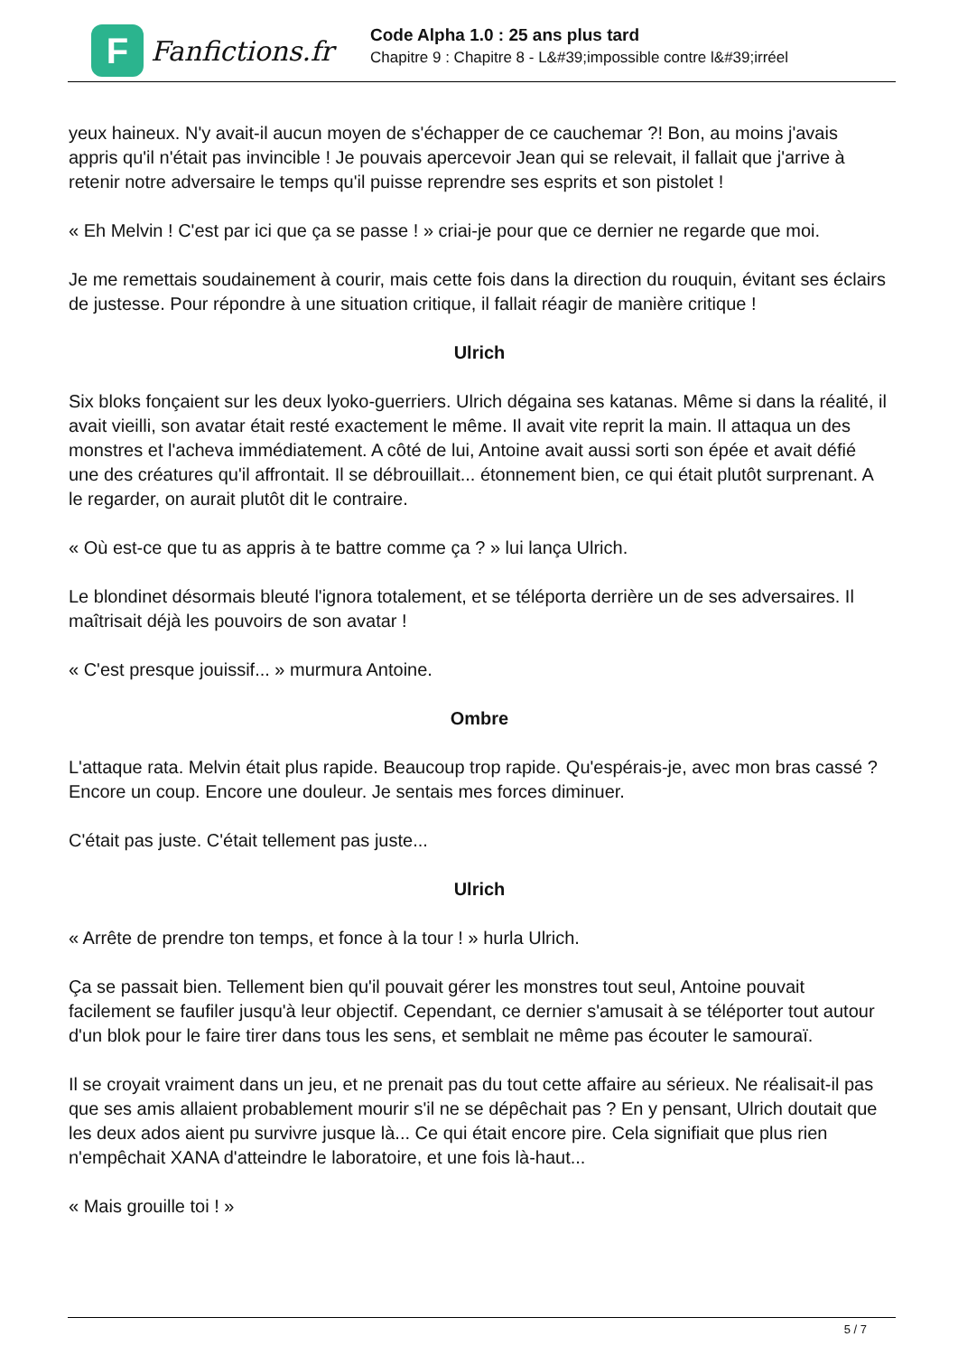F
Fanfictions.fr
Code Alpha 1.0 : 25 ans plus tard
Chapitre 9 : Chapitre 8 - L&#39;impossible contre l&#39;irréel
yeux haineux. N'y avait-il aucun moyen de s'échapper de ce cauchemar ?! Bon, au moins j'avais appris qu'il n'était pas invincible ! Je pouvais apercevoir Jean qui se relevait, il fallait que j'arrive à retenir notre adversaire le temps qu'il puisse reprendre ses esprits et son pistolet !
« Eh Melvin ! C'est par ici que ça se passe ! » criai-je pour que ce dernier ne regarde que moi.
Je me remettais soudainement à courir, mais cette fois dans la direction du rouquin, évitant ses éclairs de justesse. Pour répondre à une situation critique, il fallait réagir de manière critique !
Ulrich
Six bloks fonçaient sur les deux lyoko-guerriers. Ulrich dégaina ses katanas. Même si dans la réalité, il avait vieilli, son avatar était resté exactement le même. Il avait vite reprit la main. Il attaqua un des monstres et l'acheva immédiatement. A côté de lui, Antoine avait aussi sorti son épée et avait défié une des créatures qu'il affrontait. Il se débrouillait... étonnement bien, ce qui était plutôt surprenant. A le regarder, on aurait plutôt dit le contraire.
« Où est-ce que tu as appris à te battre comme ça ? » lui lança Ulrich.
Le blondinet désormais bleuté l'ignora totalement, et se téléporta derrière un de ses adversaires. Il maîtrisait déjà les pouvoirs de son avatar !
« C'est presque jouissif... » murmura Antoine.
Ombre
L'attaque rata. Melvin était plus rapide. Beaucoup trop rapide. Qu'espérais-je, avec mon bras cassé ? Encore un coup. Encore une douleur. Je sentais mes forces diminuer.
C'était pas juste. C'était tellement pas juste...
Ulrich
« Arrête de prendre ton temps, et fonce à la tour ! » hurla Ulrich.
Ça se passait bien. Tellement bien qu'il pouvait gérer les monstres tout seul, Antoine pouvait facilement se faufiler jusqu'à leur objectif. Cependant, ce dernier s'amusait à se téléporter tout autour d'un blok pour le faire tirer dans tous les sens, et semblait ne même pas écouter le samouraï.
Il se croyait vraiment dans un jeu, et ne prenait pas du tout cette affaire au sérieux. Ne réalisait-il pas que ses amis allaient probablement mourir s'il ne se dépêchait pas ? En y pensant, Ulrich doutait que les deux ados aient pu survivre jusque là... Ce qui était encore pire. Cela signifiait que plus rien n'empêchait XANA d'atteindre le laboratoire, et une fois là-haut...
« Mais grouille toi ! »
5 / 7